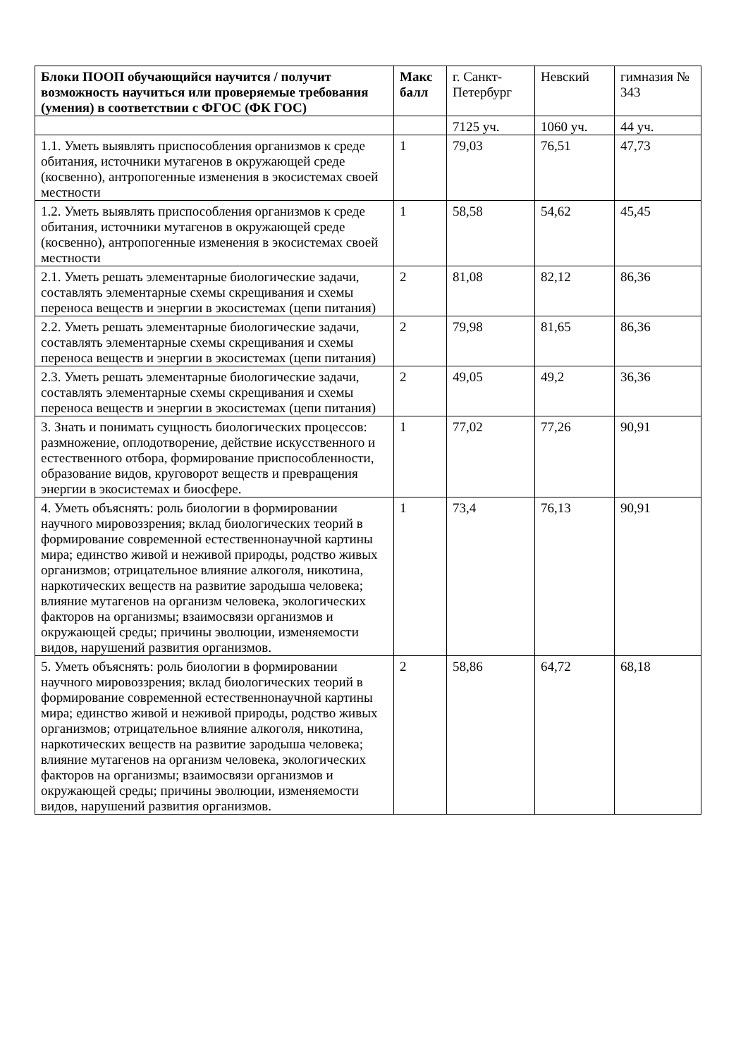| Блоки ПООП обучающийся научится / получит возможность научиться или проверяемые требования (умения) в соответствии с ФГОС (ФК ГОС) | Макс балл | г. Санкт-Петербург | Невский | гимназия № 343 |
| --- | --- | --- | --- | --- |
| | | 7125 уч. | 1060 уч. | 44 уч. |
| 1.1. Уметь выявлять приспособления организмов к среде обитания, источники мутагенов в окружающей среде (косвенно), антропогенные изменения в экосистемах своей местности | 1 | 79,03 | 76,51 | 47,73 |
| 1.2. Уметь выявлять приспособления организмов к среде обитания, источники мутагенов в окружающей среде (косвенно), антропогенные изменения в экосистемах своей местности | 1 | 58,58 | 54,62 | 45,45 |
| 2.1. Уметь решать элементарные биологические задачи, составлять элементарные схемы скрещивания и схемы переноса веществ и энергии в экосистемах (цепи питания) | 2 | 81,08 | 82,12 | 86,36 |
| 2.2. Уметь решать элементарные биологические задачи, составлять элементарные схемы скрещивания и схемы переноса веществ и энергии в экосистемах (цепи питания) | 2 | 79,98 | 81,65 | 86,36 |
| 2.3. Уметь решать элементарные биологические задачи, составлять элементарные схемы скрещивания и схемы переноса веществ и энергии в экосистемах (цепи питания) | 2 | 49,05 | 49,2 | 36,36 |
| 3. Знать и понимать сущность биологических процессов: размножение, оплодотворение, действие искусственного и естественного отбора, формирование приспособленности, образование видов, круговорот веществ и превращения энергии в экосистемах и биосфере. | 1 | 77,02 | 77,26 | 90,91 |
| 4. Уметь объяснять: роль биологии в формировании научного мировоззрения; вклад биологических теорий в формирование современной естественнонаучной картины мира; единство живой и неживой природы, родство живых организмов; отрицательное влияние алкоголя, никотина, наркотических веществ на развитие зародыша человека; влияние мутагенов на организм человека, экологических факторов на организмы; взаимосвязи организмов и окружающей среды; причины эволюции, изменяемости видов, нарушений развития организмов. | 1 | 73,4 | 76,13 | 90,91 |
| 5. Уметь объяснять: роль биологии в формировании научного мировоззрения; вклад биологических теорий в формирование современной естественнонаучной картины мира; единство живой и неживой природы, родство живых организмов; отрицательное влияние алкоголя, никотина, наркотических веществ на развитие зародыша человека; влияние мутагенов на организм человека, экологических факторов на организмы; взаимосвязи организмов и окружающей среды; причины эволюции, изменяемости видов, нарушений развития организмов. | 2 | 58,86 | 64,72 | 68,18 |